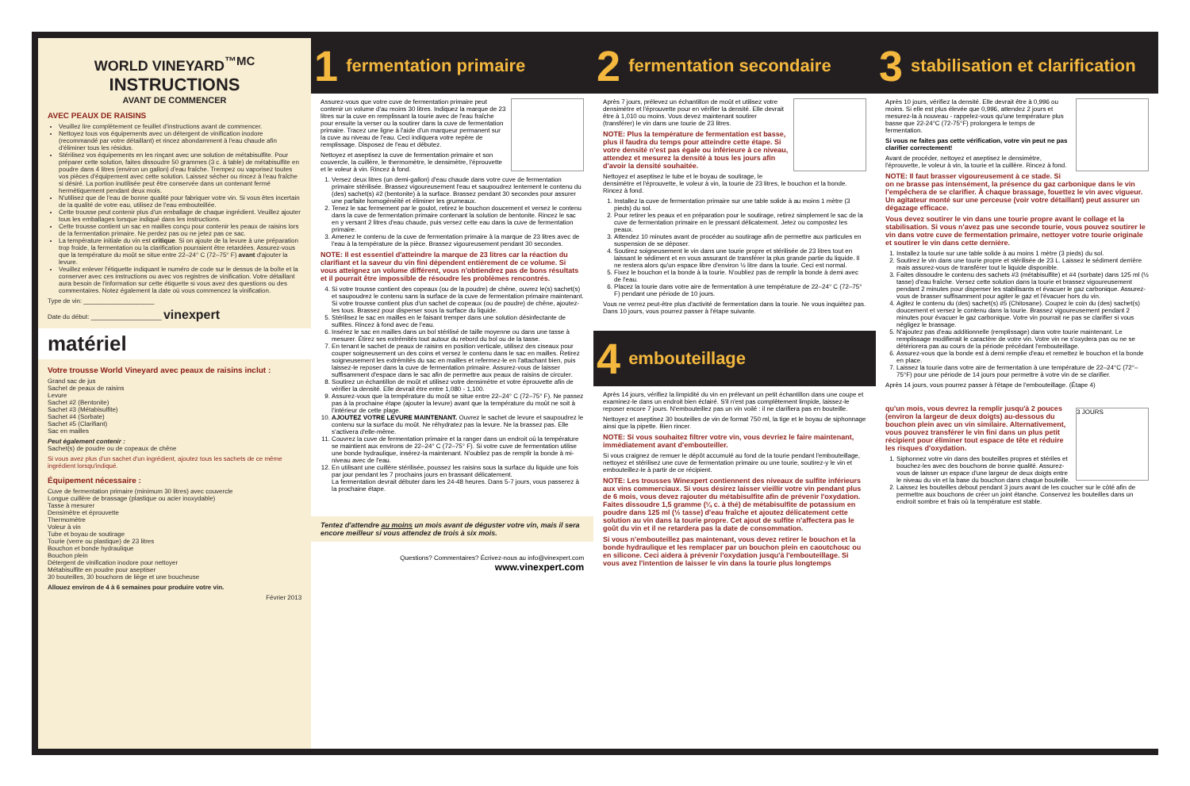WORLD VINEYARD<sup>™MC</sup>
INSTRUCTIONS
AVANT DE COMMENCER
AVEC PEAUX DE RAISINS
Veuillez lire complètement ce feuillet d'instructions avant de commencer.
Nettoyez tous vos équipements avec un détergent de vinification inodore (recommandé par votre détaillant) et rincez abondamment à l'eau chaude afin d'éliminer tous les résidus.
Stérilisez vos équipements en les rinçant avec une solution de métabisulfite. Pour préparer cette solution, faites dissoudre 50 grammes (3 c. à table) de métabisulfite en poudre dans 4 litres (environ un gallon) d'eau fraîche. Trempez ou vaporisez toutes vos pièces d'équipement avec cette solution. Laissez sécher ou rincez à l'eau fraîche si désiré. La portion inutilisée peut être conservée dans un contenant fermé hermétiquement pendant deux mois.
N'utilisez que de l'eau de bonne qualité pour fabriquer votre vin. Si vous êtes incertain de la qualité de votre eau, utilisez de l'eau embouteillée.
Cette trousse peut contenir plus d'un emballage de chaque ingrédient. Veuillez ajouter tous les emballages lorsque indiqué dans les instructions.
Cette trousse contient un sac en mailles conçu pour contenir les peaux de raisins lors de la fermentation primaire. Ne perdez pas ou ne jetez pas ce sac.
La température initiale du vin est critique. Si on ajoute de la levure à une préparation trop froide, la fermentation ou la clarification pourraient être retardées. Assurez-vous que la température du moût se situe entre 22–24° C (72–75° F) avant d'ajouter la levure.
Veuillez enlever l'étiquette indiquant le numéro de code sur le dessus de la boîte et la conserver avec ces instructions ou avec vos registres de vinification. Votre détaillant aura besoin de l'information sur cette étiquette si vous avez des questions ou des commentaires. Notez également la date où vous commencez la vinification.
Type de vin: ____________________
Date du début: ____________________ vinexpert
matériel
Votre trousse World Vineyard avec peaux de raisins inclut :
Grand sac de jus
Sachet de peaux de raisins
Levure
Sachet #2 (Bentonite)
Sachet #3 (Métabisulfite)
Sachet #4 (Sorbate)
Sachet #5 (Clarifiant)
Sac en mailles
Peut également contenir :
Sachet(s) de poudre ou de copeaux de chêne
Si vous avez plus d'un sachet d'un ingrédient, ajoutez tous les sachets de ce même ingrédient lorsqu'indiqué.
Équipement nécessaire :
Cuve de fermentation primaire (minimum 30 litres) avec couvercle
Longue cuillère de brassage (plastique ou acier inoxydable)
Tasse à mesurer
Densimètre et éprouvette
Thermomètre
Voleur à vin
Tube et boyau de soutirage
Tourie (verre ou plastique) de 23 litres
Bouchon et bonde hydraulique
Bouchon plein
Détergent de vinification inodore pour nettoyer
Métabisulfite en poudre pour aseptiser
30 bouteilles, 30 bouchons de liège et une boucheuse
Allouez environ de 4 à 6 semaines pour produire votre vin.
Février 2013
1 fermentation primaire
Assurez-vous que votre cuve de fermentation primaire peut contenir un volume d'au moins 30 litres. Indiquez la marque de 23 litres sur la cuve en remplissant la tourie avec de l'eau fraîche pour ensuite la verser ou la soutirer dans la cuve de fermentation primaire. Tracez une ligne à l'aide d'un marqueur permanent sur la cuve au niveau de l'eau. Ceci indiquera votre repère de remplissage. Disposez de l'eau et débutez.
Nettoyez et aseptisez la cuve de fermentation primaire et son couvercle, la cuillère, le thermomètre, le densimètre, l'éprouvette et le voleur à vin. Rincez à fond.
1. Versez deux litres (un demi-gallon) d'eau chaude dans votre cuve de fermentation primaire stérilisée. Brassez vigoureusement l'eau et saupoudrez lentement le contenu du (des) sachet(s) #2 (bentonite) à la surface. Brassez pendant 30 secondes pour assurer une parfaite homogénéité et éliminer les grumeaux.
2. Tenez le sac fermement par le goulot, retirez le bouchon doucement et versez le contenu dans la cuve de fermentation primaire contenant la solution de bentonite. Rincez le sac en y versant 2 litres d'eau chaude, puis versez cette eau dans la cuve de fermentation primaire.
3. Amenez le contenu de la cuve de fermentation primaire à la marque de 23 litres avec de l'eau à la température de la pièce. Brassez vigoureusement pendant 30 secondes.
NOTE: Il est essentiel d'atteindre la marque de 23 litres car la réaction du clarifiant et la saveur du vin fini dépendent entièrement de ce volume. Si vous atteignez un volume différent, vous n'obtiendrez pas de bons résultats et il pourrait être impossible de résoudre les problèmes rencontrés.
4. Si votre trousse contient des copeaux (ou de la poudre) de chêne, ouvrez le(s) sachet(s) et saupoudrez le contenu sans la surface de la cuve de fermentation primaire maintenant. Si votre trousse contient plus d'un sachet de copeaux (ou de poudre) de chêne, ajoutez-les tous. Brassez pour disperser sous la surface du liquide.
5. Stérilisez le sac en mailles en le faisant tremper dans une solution désinfectante de sulfites. Rincez à fond avec de l'eau.
6. Insérez le sac en mailles dans un bol stérilisé de taille moyenne ou dans une tasse à mesurer. Étirez ses extrémités tout autour du rebord du bol ou de la tasse.
7. En tenant le sachet de peaux de raisins en position verticale, utilisez des ciseaux pour couper soigneusement un des coins et versez le contenu dans le sac en mailles. Retirez soigneusement les extrémités du sac en mailles et refermez-le en l'attachant bien, puis laissez-le reposer dans la cuve de fermentation primaire. Assurez-vous de laisser suffisamment d'espace dans le sac afin de permettre aux peaux de raisins de circuler.
8. Soutirez un échantillon de moût et utilisez votre densimètre et votre éprouvette afin de vérifier la densité. Elle devrait être entre 1,080 - 1,100.
9. Assurez-vous que la température du moût se situe entre 22–24° C (72–75° F). Ne passez pas à la prochaine étape (ajouter la levure) avant que la température du moût ne soit à l'intérieur de cette plage.
10. AJOUTEZ VOTRE LEVURE MAINTENANT. Ouvrez le sachet de levure et saupoudrez le contenu sur la surface du moût. Ne réhydratez pas la levure. Ne la brassez pas. Elle s'activera d'elle-même.
11. Couvrez la cuve de fermentation primaire et la ranger dans un endroit où la température se maintient aux environs de 22–24° C (72–75° F). Si votre cuve de fermentation utilise une bonde hydraulique, insérez-la maintenant. N'oubliez pas de remplir la bonde à mi-niveau avec de l'eau.
12. En utilisant une cuillère stérilisée, poussez les raisins sous la surface du liquide une fois par jour pendant les 7 prochains jours en brassant délicatement.
La fermentation devrait débuter dans les 24-48 heures. Dans 5-7 jours, vous passerez à la prochaine étape.
Tentez d'attendre au moins un mois avant de déguster votre vin, mais il sera encore meilleur si vous attendez de trois à six mois.
Questions? Commentaires? Écrivez-nous au info@vinexpert.com
www.vinexpert.com
2 fermentation secondaire
Après 7 jours, prélevez un échantillon de moût et utilisez votre densimètre et l'éprouvette pour en vérifier la densité. Elle devrait être à 1,010 ou moins. Vous devez maintenant soutirer (transférer) le vin dans une tourie de 23 litres.
NOTE: Plus la température de fermentation est basse, plus il faudra du temps pour atteindre cette étape. Si votre densité n'est pas égale ou inférieure à ce niveau, attendez et mesurez la densité à tous les jours afin d'avoir la densité souhaitée.
Nettoyez et aseptisez le tube et le boyau de soutirage, le densimètre et l'éprouvette, le voleur à vin, la tourie de 23 litres, le bouchon et la bonde. Rincez à fond.
1. Installez la cuve de fermentation primaire sur une table solide à au moins 1 mètre (3 pieds) du sol.
2. Pour retirer les peaux et en préparation pour le soutirage, retirez simplement le sac de la cuve de fermentation primaire en le pressant délicatement. Jetez ou compostez les peaux.
3. Attendez 10 minutes avant de procéder au soutirage afin de permettre aux particules en suspension de se déposer.
4. Soutirez soigneusement le vin dans une tourie propre et stérilisée de 23 litres tout en laissant le sédiment et en vous assurant de transférer la plus grande partie du liquide. Il ne restera alors qu'un espace libre d'environ ½ litre dans la tourie. Ceci est normal.
5. Fixez le bouchon et la bonde à la tourie. N'oubliez pas de remplir la bonde à demi avec de l'eau.
6. Placez la tourie dans votre aire de fermentation à une température de 22–24° C (72–75° F) pendant une période de 10 jours.
Vous ne verrez peut-être plus d'activité de fermentation dans la tourie. Ne vous inquiétez pas. Dans 10 jours, vous pourrez passer à l'étape suivante.
4 embouteillage
Après 14 jours, vérifiez la limpidité du vin en prélevant un petit échantillon dans une coupe et examinez-le dans un endroit bien éclairé. S'il n'est pas complètement limpide, laissez-le reposer encore 7 jours. N'embouteillez pas un vin voilé : il ne clarifiera pas en bouteille.
Nettoyez et aseptisez 30 bouteilles de vin de format 750 ml, la tige et le boyau de siphonnage ainsi que la pipette. Bien rincer.
NOTE: Si vous souhaitez filtrer votre vin, vous devriez le faire maintenant, immédiatement avant d'embouteiller.
Si vous craignez de remuer le dépôt accumulé au fond de la tourie pendant l'embouteillage, nettoyez et stérilisez une cuve de fermentation primaire ou une tourie, soutirez-y le vin et embouteillez-le à partir de ce récipient.
NOTE: Les trousses Winexpert contiennent des niveaux de sulfite inférieurs aux vins commerciaux. Si vous désirez laisser vieillir votre vin pendant plus de 6 mois, vous devez rajouter du métabisulfite afin de prévenir l'oxydation. Faites dissoudre 1,5 gramme (¼ c. à thé) de métabisulfite de potassium en poudre dans 125 ml (½ tasse) d'eau fraîche et ajoutez délicatement cette solution au vin dans la tourie propre. Cet ajout de sulfite n'affectera pas le goût du vin et il ne retardera pas la date de consommation.
Si vous n'embouteillez pas maintenant, vous devez retirer le bouchon et la bonde hydraulique et les remplacer par un bouchon plein en caoutchouc ou en silicone. Ceci aidera à prévenir l'oxydation jusqu'à l'embouteillage. Si vous avez l'intention de laisser le vin dans la tourie plus longtemps
3 stabilisation et clarification
Après 10 jours, vérifiez la densité. Elle devrait être à 0,996 ou moins. Si elle est plus élevée que 0,996, attendez 2 jours et mesurez-la à nouveau - rappelez-vous qu'une température plus basse que 22-24°C (72-75°F) prolongera le temps de fermentation.
Si vous ne faites pas cette vérification, votre vin peut ne pas clarifier correctement!
Avant de procéder, nettoyez et aseptisez le densimètre, l'éprouvette, le voleur à vin, la tourie et la cuillère. Rincez à fond.
NOTE: Il faut brasser vigoureusement à ce stade. Si on ne brasse pas intensément, la présence du gaz carbonique dans le vin l'empêchera de se clarifier. À chaque brassage, fouettez le vin avec vigueur. Un agitateur monté sur une perceuse (voir votre détaillant) peut assurer un dégazage efficace.
Vous devez soutirer le vin dans une tourie propre avant le collage et la stabilisation. Si vous n'avez pas une seconde tourie, vous pouvez soutirer le vin dans votre cuve de fermentation primaire, nettoyer votre tourie originale et soutirer le vin dans cette dernière.
1. Installez la tourie sur une table solide à au moins 1 mètre (3 pieds) du sol.
2. Soutirez le vin dans une tourie propre et stérilisée de 23 L. Laissez le sédiment derrière mais assurez-vous de transférer tout le liquide disponible.
3. Faites dissoudre le contenu des sachets #3 (métabisulfite) et #4 (sorbate) dans 125 ml (½ tasse) d'eau fraîche. Versez cette solution dans la tourie et brassez vigoureusement pendant 2 minutes pour disperser les stabilisants et évacuer le gaz carbonique. Assurez-vous de brasser suffisamment pour agiter le gaz et l'évacuer hors du vin.
4. Agitez le contenu du (des) sachet(s) #5 (Chitosane). Coupez le coin du (des) sachet(s) doucement et versez le contenu dans la tourie. Brassez vigoureusement pendant 2 minutes pour évacuer le gaz carbonique. Votre vin pourrait ne pas se clarifier si vous négligez le brassage.
5. N'ajoutez pas d'eau additionnelle (remplissage) dans votre tourie maintenant. Le remplissage modifierait le caractère de votre vin. Votre vin ne s'oxydera pas ou ne se détériorera pas au cours de la période précédant l'embouteillage.
6. Assurez-vous que la bonde est à demi remplie d'eau et remettez le bouchon et la bonde en place.
7. Laissez la tourie dans votre aire de fermentation à une température de 22–24°C (72°–75°F) pour une période de 14 jours pour permettre à votre vin de se clarifier.
Après 14 jours, vous pourrez passer à l'étape de l'embouteillage. (Étape 4)
3 JOURS
qu'un mois, vous devrez la remplir jusqu'à 2 pouces (environ la largeur de deux doigts) au-dessous du bouchon plein avec un vin similaire. Alternativement, vous pouvez transférer le vin fini dans un plus petit récipient pour éliminer tout espace de tête et réduire les risques d'oxydation.
1. Siphonnez votre vin dans des bouteilles propres et stériles et bouchez-les avec des bouchons de bonne qualité. Assurez-vous de laisser un espace d'une largeur de deux doigts entre le niveau du vin et la base du bouchon dans chaque bouteille.
2. Laissez les bouteilles debout pendant 3 jours avant de les coucher sur le côté afin de permettre aux bouchons de créer un joint étanche. Conservez les bouteilles dans un endroit sombre et frais où la température est stable.